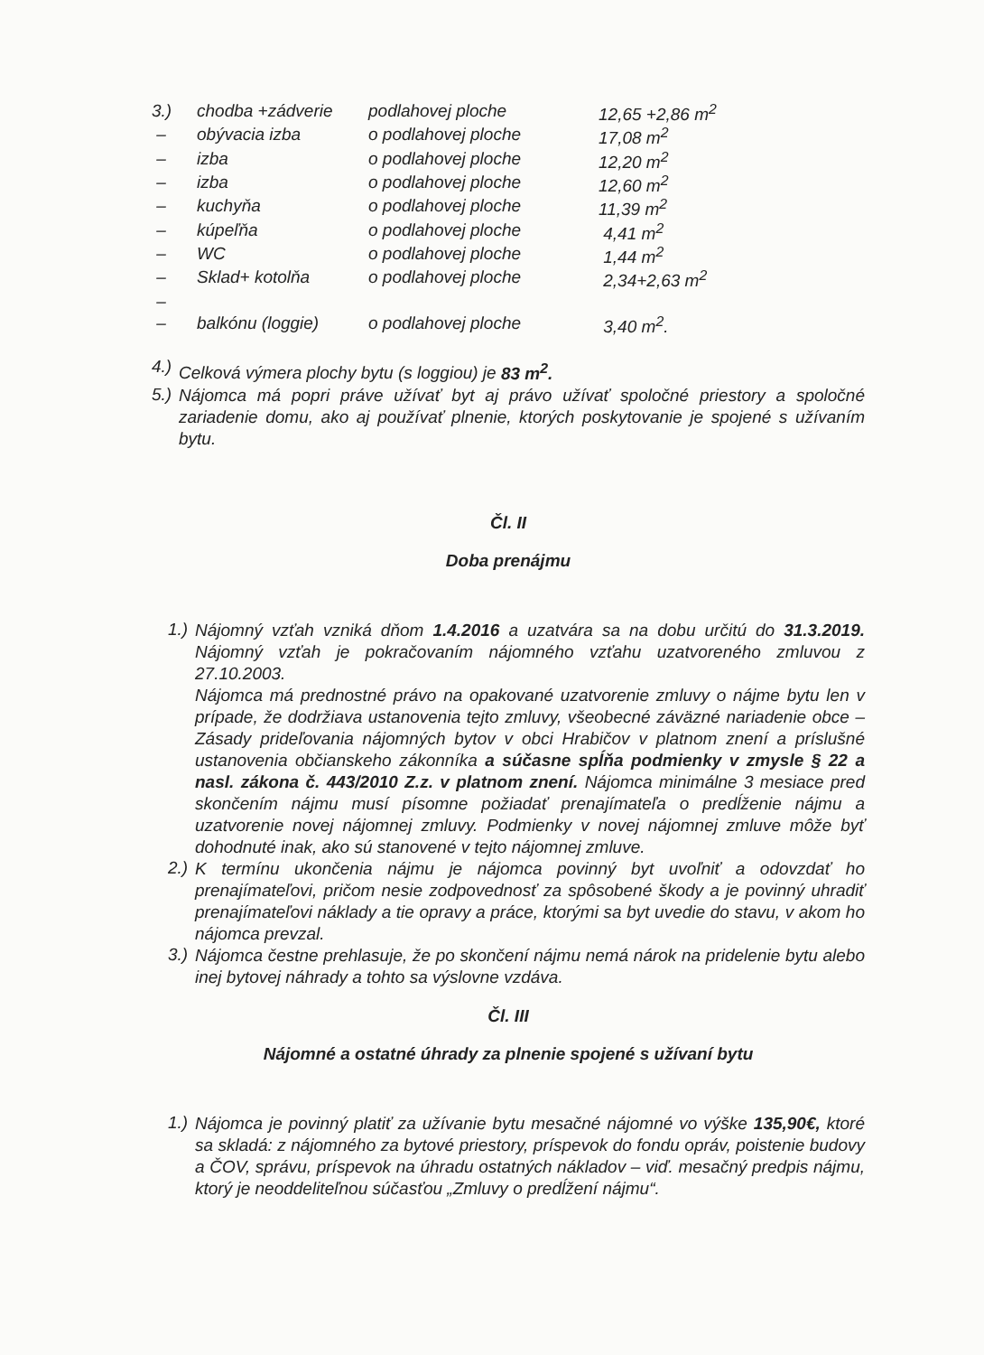| 3.) | chodba +zádverie | podlahovej ploche | 12,65 +2,86 m<sup>2</sup> |
| – | obývacia izba | o podlahovej ploche | 17,08 m<sup>2</sup> |
| – | izba | o podlahovej ploche | 12,20 m<sup>2</sup> |
| – | izba | o podlahovej ploche | 12,60 m<sup>2</sup> |
| – | kuchyňa | o podlahovej ploche | 11,39 m<sup>2</sup> |
| – | kúpeľňa | o podlahovej ploche | 4,41 m<sup>2</sup> |
| – | WC | o podlahovej ploche | 1,44 m<sup>2</sup> |
| – | Sklad+ kotolňa | o podlahovej ploche | 2,34+2,63 m<sup>2</sup> |
| – | | | |
| – | balkónu (loggie) | o podlahovej ploche | 3,40 m<sup>2</sup>. |
4.)
Celková výmera plochy bytu (s loggiou) je 83 m<sup>2</sup>.
5.)
Nájomca má popri práve užívať byt aj právo užívať spoločné priestory a spoločné zariadenie domu, ako aj používať plnenie, ktorých poskytovanie je spojené s užívaním bytu.
Čl. II
Doba prenájmu
1.)
Nájomný vzťah vzniká dňom 1.4.2016 a uzatvára sa na dobu určitú do 31.3.2019. Nájomný vzťah je pokračovaním nájomného vzťahu uzatvoreného zmluvou z 27.10.2003.
Nájomca má prednostné právo na opakované uzatvorenie zmluvy o nájme bytu len v prípade, že dodržiava ustanovenia tejto zmluvy, všeobecné záväzné nariadenie obce – Zásady prideľovania nájomných bytov v obci Hrabičov v platnom znení a príslušné ustanovenia občianskeho zákonníka a súčasne spĺňa podmienky v zmysle § 22 a nasl. zákona č. 443/2010 Z.z. v platnom znení. Nájomca minimálne 3 mesiace pred skončením nájmu musí písomne požiadať prenajímateľa o predĺženie nájmu a uzatvorenie novej nájomnej zmluvy. Podmienky v novej nájomnej zmluve môže byť dohodnuté inak, ako sú stanovené v tejto nájomnej zmluve.
2.)
K termínu ukončenia nájmu je nájomca povinný byt uvoľniť a odovzdať ho prenajímateľovi, pričom nesie zodpovednosť za spôsobené škody a je povinný uhradiť prenajímateľovi náklady a tie opravy a práce, ktorými sa byt uvedie do stavu, v akom ho nájomca prevzal.
3.)
Nájomca čestne prehlasuje, že po skončení nájmu nemá nárok na pridelenie bytu alebo inej bytovej náhrady a tohto sa výslovne vzdáva.
Čl. III
Nájomné a ostatné úhrady za plnenie spojené s užívaní bytu
1.)
Nájomca je povinný platiť za užívanie bytu mesačné nájomné vo výške 135,90€, ktoré sa skladá: z nájomného za bytové priestory, príspevok do fondu opráv, poistenie budovy a ČOV, správu, príspevok na úhradu ostatných nákladov – viď. mesačný predpis nájmu, ktorý je neoddeliteľnou súčasťou „Zmluvy o predĺžení nájmu“.